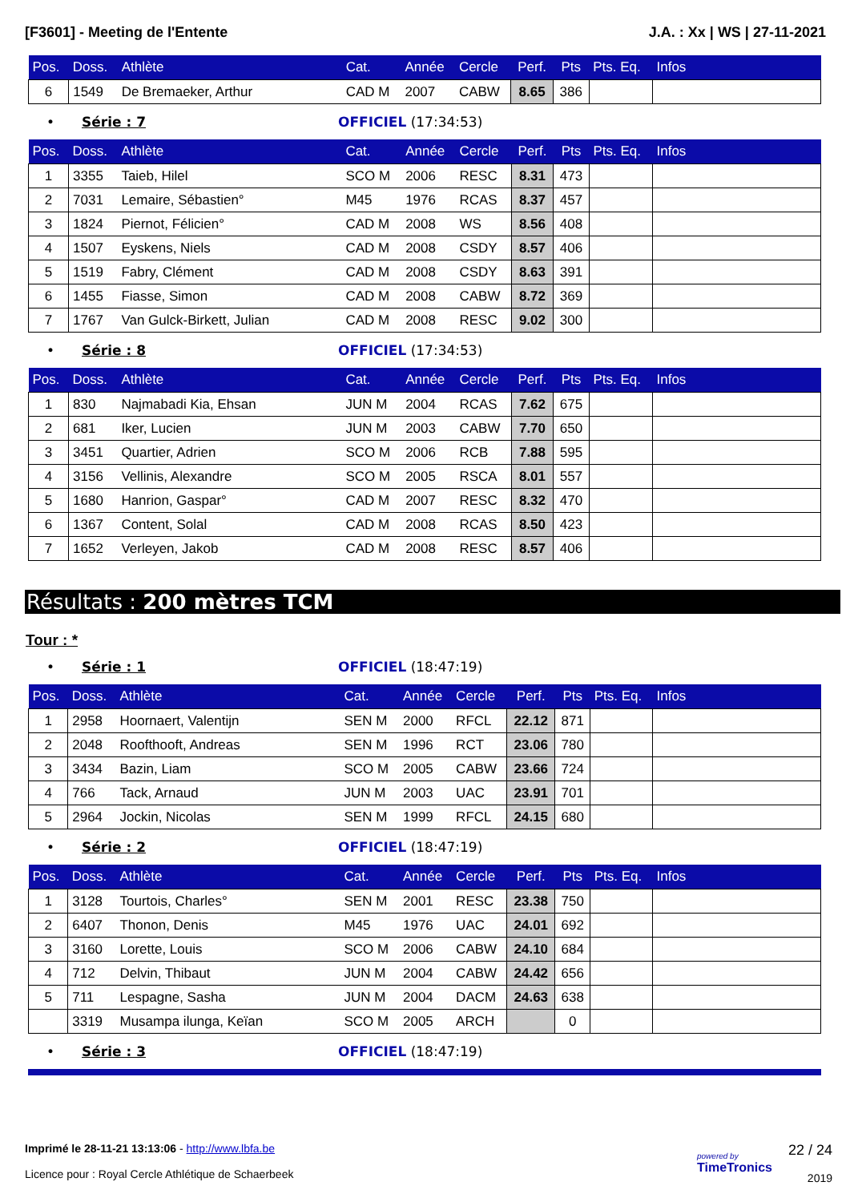[F3601] - Meeting de l'Entente J.A. : Xx | WS | 27-11-2021
| Pos. | Doss. | Athlète | Cat. | Année | Cercle | Perf. | Pts | Pts. Eq. | Infos |
| --- | --- | --- | --- | --- | --- | --- | --- | --- | --- |
| 6 | 1549 | De Bremaeker, Arthur | CAD M | 2007 | CABW | 8.65 | 386 | | |
• Série : 7 OFFICIEL (17:34:53)
| Pos. | Doss. | Athlète | Cat. | Année | Cercle | Perf. | Pts | Pts. Eq. | Infos |
| --- | --- | --- | --- | --- | --- | --- | --- | --- | --- |
| 1 | 3355 | Taieb, Hilel | SCO M | 2006 | RESC | 8.31 | 473 | | |
| 2 | 7031 | Lemaire, Sébastien° | M45 | 1976 | RCAS | 8.37 | 457 | | |
| 3 | 1824 | Piernot, Félicien° | CAD M | 2008 | WS | 8.56 | 408 | | |
| 4 | 1507 | Eyskens, Niels | CAD M | 2008 | CSDY | 8.57 | 406 | | |
| 5 | 1519 | Fabry, Clément | CAD M | 2008 | CSDY | 8.63 | 391 | | |
| 6 | 1455 | Fiasse, Simon | CAD M | 2008 | CABW | 8.72 | 369 | | |
| 7 | 1767 | Van Gulck-Birkett, Julian | CAD M | 2008 | RESC | 9.02 | 300 | | |
• Série : 8 OFFICIEL (17:34:53)
| Pos. | Doss. | Athlète | Cat. | Année | Cercle | Perf. | Pts | Pts. Eq. | Infos |
| --- | --- | --- | --- | --- | --- | --- | --- | --- | --- |
| 1 | 830 | Najmabadi Kia, Ehsan | JUN M | 2004 | RCAS | 7.62 | 675 | | |
| 2 | 681 | Iker, Lucien | JUN M | 2003 | CABW | 7.70 | 650 | | |
| 3 | 3451 | Quartier, Adrien | SCO M | 2006 | RCB | 7.88 | 595 | | |
| 4 | 3156 | Vellinis, Alexandre | SCO M | 2005 | RSCA | 8.01 | 557 | | |
| 5 | 1680 | Hanrion, Gaspar° | CAD M | 2007 | RESC | 8.32 | 470 | | |
| 6 | 1367 | Content, Solal | CAD M | 2008 | RCAS | 8.50 | 423 | | |
| 7 | 1652 | Verleyen, Jakob | CAD M | 2008 | RESC | 8.57 | 406 | | |
Résultats : 200 mètres TCM
Tour : *
• Série : 1 OFFICIEL (18:47:19)
| Pos. | Doss. | Athlète | Cat. | Année | Cercle | Perf. | Pts | Pts. Eq. | Infos |
| --- | --- | --- | --- | --- | --- | --- | --- | --- | --- |
| 1 | 2958 | Hoornaert, Valentijn | SEN M | 2000 | RFCL | 22.12 | 871 | | |
| 2 | 2048 | Roofthooft, Andreas | SEN M | 1996 | RCT | 23.06 | 780 | | |
| 3 | 3434 | Bazin, Liam | SCO M | 2005 | CABW | 23.66 | 724 | | |
| 4 | 766 | Tack, Arnaud | JUN M | 2003 | UAC | 23.91 | 701 | | |
| 5 | 2964 | Jockin, Nicolas | SEN M | 1999 | RFCL | 24.15 | 680 | | |
• Série : 2 OFFICIEL (18:47:19)
| Pos. | Doss. | Athlète | Cat. | Année | Cercle | Perf. | Pts | Pts. Eq. | Infos |
| --- | --- | --- | --- | --- | --- | --- | --- | --- | --- |
| 1 | 3128 | Tourtois, Charles° | SEN M | 2001 | RESC | 23.38 | 750 | | |
| 2 | 6407 | Thonon, Denis | M45 | 1976 | UAC | 24.01 | 692 | | |
| 3 | 3160 | Lorette, Louis | SCO M | 2006 | CABW | 24.10 | 684 | | |
| 4 | 712 | Delvin, Thibaut | JUN M | 2004 | CABW | 24.42 | 656 | | |
| 5 | 711 | Lespagne, Sasha | JUN M | 2004 | DACM | 24.63 | 638 | | |
| | 3319 | Musampa ilunga, Keïan | SCO M | 2005 | ARCH | | 0 | | |
• Série : 3 OFFICIEL (18:47:19)
Imprimé le 28-11-21 13:13:06 - http://www.lbfa.be
Licence pour : Royal Cercle Athlétique de Schaerbeek
powered by
TimeTronics 22 / 24
2019